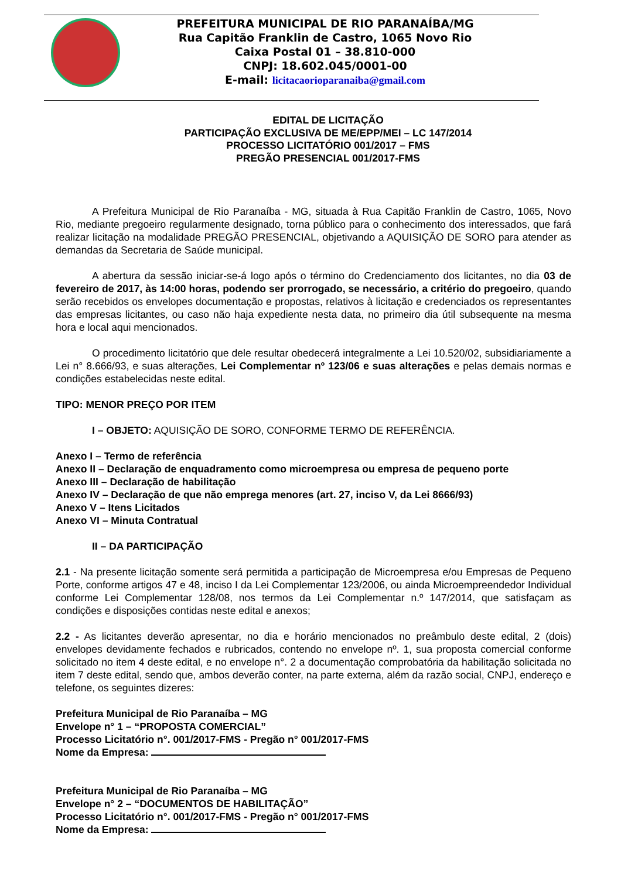PREFEITURA MUNICIPAL DE RIO PARANAÍBA/MG
Rua Capitão Franklin de Castro, 1065 Novo Rio
Caixa Postal 01 – 38.810-000
CNPJ: 18.602.045/0001-00
E-mail: licitacaorioparanaiba@gmail.com
EDITAL DE LICITAÇÃO
PARTICIPAÇÃO EXCLUSIVA DE ME/EPP/MEI – LC 147/2014
PROCESSO LICITATÓRIO 001/2017 – FMS
PREGÃO PRESENCIAL 001/2017-FMS
A Prefeitura Municipal de Rio Paranaíba - MG, situada à Rua Capitão Franklin de Castro, 1065, Novo Rio, mediante pregoeiro regularmente designado, torna público para o conhecimento dos interessados, que fará realizar licitação na modalidade PREGÃO PRESENCIAL, objetivando a AQUISIÇÃO DE SORO para atender as demandas da Secretaria de Saúde municipal.
A abertura da sessão iniciar-se-á logo após o término do Credenciamento dos licitantes, no dia 03 de fevereiro de 2017, às 14:00 horas, podendo ser prorrogado, se necessário, a critério do pregoeiro, quando serão recebidos os envelopes documentação e propostas, relativos à licitação e credenciados os representantes das empresas licitantes, ou caso não haja expediente nesta data, no primeiro dia útil subsequente na mesma hora e local aqui mencionados.
O procedimento licitatório que dele resultar obedecerá integralmente a Lei 10.520/02, subsidiariamente a Lei n° 8.666/93, e suas alterações, Lei Complementar nº 123/06 e suas alterações e pelas demais normas e condições estabelecidas neste edital.
TIPO: MENOR PREÇO POR ITEM
I – OBJETO: AQUISIÇÃO DE SORO, CONFORME TERMO DE REFERÊNCIA.
Anexo I – Termo de referência
Anexo II – Declaração de enquadramento como microempresa ou empresa de pequeno porte
Anexo III – Declaração de habilitação
Anexo IV – Declaração de que não emprega menores (art. 27, inciso V, da Lei 8666/93)
Anexo V – Itens Licitados
Anexo VI – Minuta Contratual
II – DA PARTICIPAÇÃO
2.1 - Na presente licitação somente será permitida a participação de Microempresa e/ou Empresas de Pequeno Porte, conforme artigos 47 e 48, inciso I da Lei Complementar 123/2006, ou ainda Microempreendedor Individual conforme Lei Complementar 128/08, nos termos da Lei Complementar n.º 147/2014, que satisfaçam as condições e disposições contidas neste edital e anexos;
2.2 - As licitantes deverão apresentar, no dia e horário mencionados no preâmbulo deste edital, 2 (dois) envelopes devidamente fechados e rubricados, contendo no envelope nº. 1, sua proposta comercial conforme solicitado no item 4 deste edital, e no envelope n°. 2 a documentação comprobatória da habilitação solicitada no item 7 deste edital, sendo que, ambos deverão conter, na parte externa, além da razão social, CNPJ, endereço e telefone, os seguintes dizeres:
Prefeitura Municipal de Rio Paranaíba – MG
Envelope n° 1 – “PROPOSTA COMERCIAL”
Processo Licitatório n°. 001/2017-FMS - Pregão n° 001/2017-FMS
Nome da Empresa:
Prefeitura Municipal de Rio Paranaíba – MG
Envelope n° 2 – “DOCUMENTOS DE HABILITAÇÃO”
Processo Licitatório n°. 001/2017-FMS - Pregão n° 001/2017-FMS
Nome da Empresa: